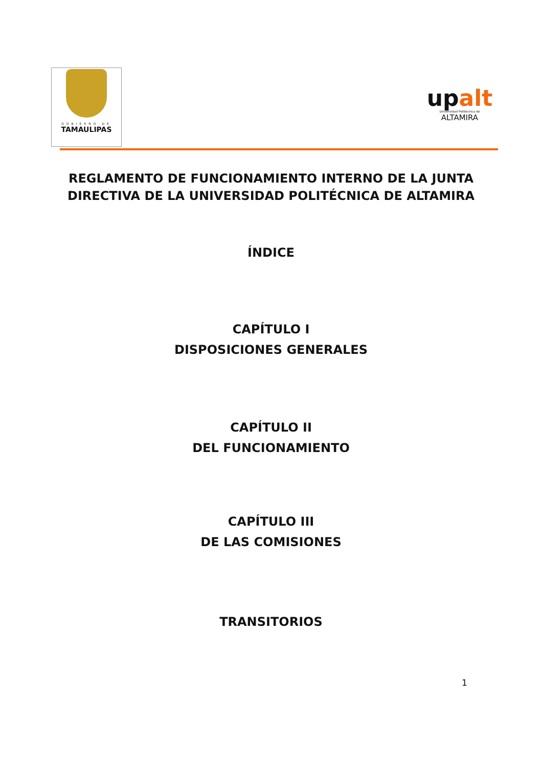GOBIERNO DE
TAMAULIPAS
upalt
Universidad Politécnica de
ALTAMIRA
REGLAMENTO DE FUNCIONAMIENTO INTERNO DE LA JUNTA DIRECTIVA DE LA UNIVERSIDAD POLITÉCNICA DE ALTAMIRA
ÍNDICE
CAPÍTULO I
DISPOSICIONES GENERALES
CAPÍTULO II
DEL FUNCIONAMIENTO
CAPÍTULO III
DE LAS COMISIONES
TRANSITORIOS
1